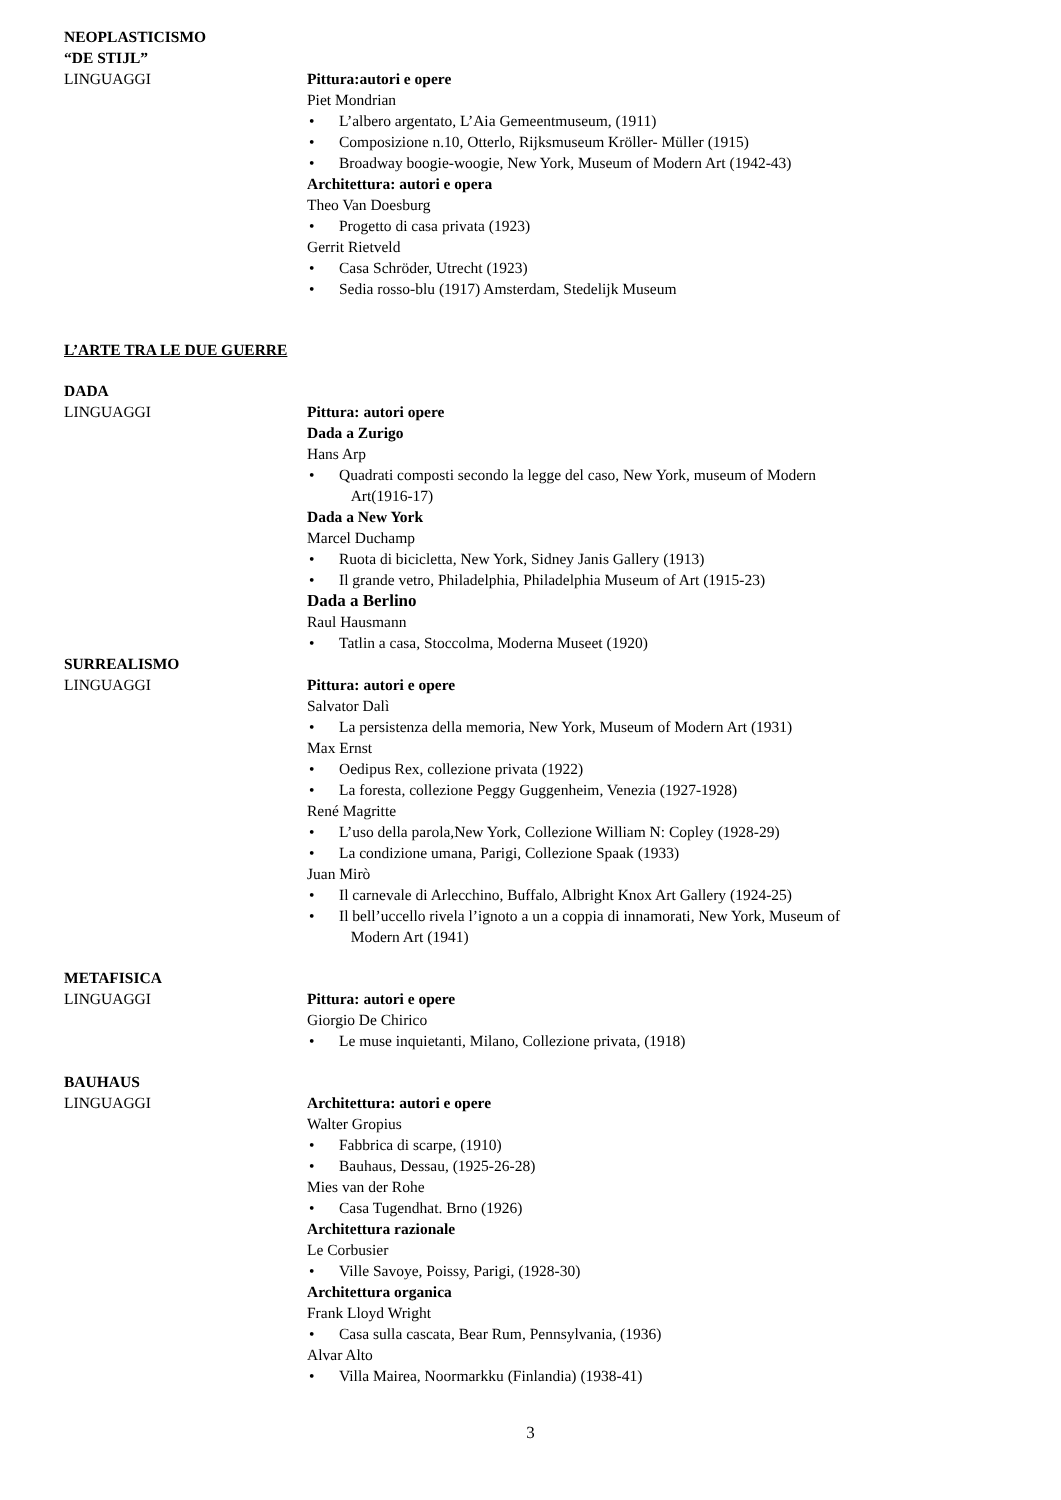NEOPLASTICISMO
“DE STIJL”
LINGUAGGI Pittura:autori e opere
Piet Mondrian
• L’albero argentato, L’Aia Gemeentmuseum, (1911)
• Composizione n.10, Otterlo, Rijksmuseum Kröller- Müller (1915)
• Broadway boogie-woogie, New York, Museum of Modern Art (1942-43)
Architettura: autori e opera
Theo Van Doesburg
• Progetto di casa privata (1923)
Gerrit Rietveld
• Casa Schröder, Utrecht (1923)
• Sedia rosso-blu (1917) Amsterdam, Stedelijk Museum
L’ARTE TRA LE DUE GUERRE
DADA
LINGUAGGI Pittura: autori opere
Dada a Zurigo
Hans Arp
• Quadrati composti secondo la legge del caso, New York, museum of Modern
Art(1916-17)
Dada a New York
Marcel Duchamp
• Ruota di bicicletta, New York, Sidney Janis Gallery (1913)
• Il grande vetro, Philadelphia, Philadelphia Museum of Art (1915-23)
Dada a Berlino
Raul Hausmann
• Tatlin a casa, Stoccolma, Moderna Museet (1920)
SURREALISMO
LINGUAGGI Pittura: autori e opere
Salvator Dalì
• La persistenza della memoria, New York, Museum of Modern Art (1931)
Max Ernst
• Oedipus Rex, collezione privata (1922)
• La foresta, collezione Peggy Guggenheim, Venezia (1927-1928)
René Magritte
• L’uso della parola,New York, Collezione William N: Copley (1928-29)
• La condizione umana, Parigi, Collezione Spaak (1933)
Juan Mirò
• Il carnevale di Arlecchino, Buffalo, Albright Knox Art Gallery (1924-25)
• Il bell’uccello rivela l’ignoto a un a coppia di innamorati, New York, Museum of
Modern Art (1941)
METAFISICA
LINGUAGGI Pittura: autori e opere
Giorgio De Chirico
• Le muse inquietanti, Milano, Collezione privata, (1918)
BAUHAUS
LINGUAGGI Architettura: autori e opere
Walter Gropius
• Fabbrica di scarpe, (1910)
• Bauhaus, Dessau, (1925-26-28)
Mies van der Rohe
• Casa Tugendhat. Brno (1926)
Architettura razionale
Le Corbusier
• Ville Savoye, Poissy, Parigi, (1928-30)
Architettura organica
Frank Lloyd Wright
• Casa sulla cascata, Bear Rum, Pennsylvania, (1936)
Alvar Alto
• Villa Mairea, Noormarkku (Finlandia) (1938-41)
3